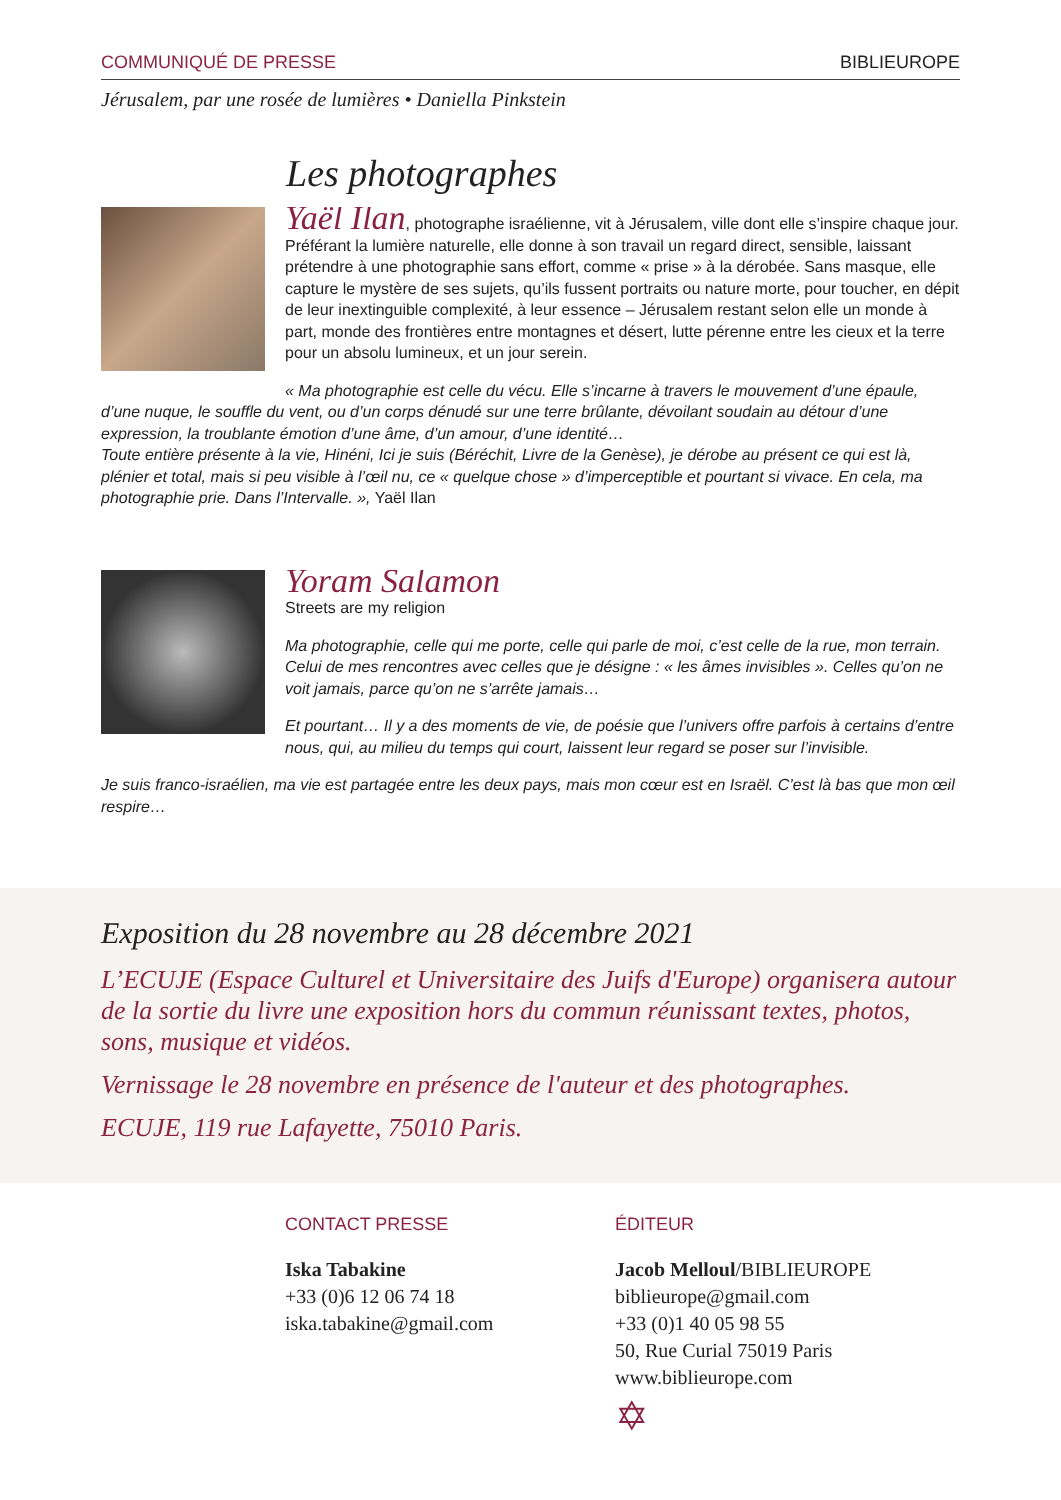COMMUNIQUÉ DE PRESSE BIBLIEUROPE
Jérusalem, par une rosée de lumières • Daniella Pinkstein
Les photographes
Yaël Ilan, photographe israélienne, vit à Jérusalem, ville dont elle s’inspire chaque jour. Préférant la lumière naturelle, elle donne à son travail un regard direct, sensible, laissant prétendre à une photographie sans effort, comme « prise » à la dérobée. Sans masque, elle capture le mystère de ses sujets, qu’ils fussent portraits ou nature morte, pour toucher, en dépit de leur inextinguible complexité, à leur essence – Jérusalem restant selon elle un monde à part, monde des frontières entre montagnes et désert, lutte pérenne entre les cieux et la terre pour un absolu lumineux, et un jour serein.
« Ma photographie est celle du vécu. Elle s’incarne à travers le mouvement d’une épaule, d’une nuque, le souffle du vent, ou d’un corps dénudé sur une terre brûlante, dévoilant soudain au détour d’une expression, la troublante émotion d’une âme, d’un amour, d’une identité…
Toute entière présente à la vie, Hinéni, Ici je suis (Béréchit, Livre de la Genèse), je dérobe au présent ce qui est là, plénier et total, mais si peu visible à l’œil nu, ce « quelque chose » d’imperceptible et pourtant si vivace. En cela, ma photographie prie. Dans l’Intervalle. », Yaël Ilan
Yoram Salamon
Streets are my religion
Ma photographie, celle qui me porte, celle qui parle de moi, c’est celle de la rue, mon terrain. Celui de mes rencontres avec celles que je désigne : « les âmes invisibles ». Celles qu’on ne voit jamais, parce qu’on ne s’arrête jamais…
Et pourtant… Il y a des moments de vie, de poésie que l’univers offre parfois à certains d’entre nous, qui, au milieu du temps qui court, laissent leur regard se poser sur l’invisible.
Je suis franco-israélien, ma vie est partagée entre les deux pays, mais mon cœur est en Israël. C’est là bas que mon œil respire…
Exposition du 28 novembre au 28 décembre 2021
L’ECUJE (Espace Culturel et Universitaire des Juifs d'Europe) organisera autour de la sortie du livre une exposition hors du commun réunissant textes, photos, sons, musique et vidéos.
Vernissage le 28 novembre en présence de l'auteur et des photographes.
ECUJE, 119 rue Lafayette, 75010 Paris.
CONTACT PRESSE
Iska Tabakine
+33 (0)6 12 06 74 18
iska.tabakine@gmail.com
ÉDITEUR
Jacob Melloul/BIBLIEUROPE
biblieurope@gmail.com
+33 (0)1 40 05 98 55
50, Rue Curial 75019 Paris
www.biblieurope.com
✡